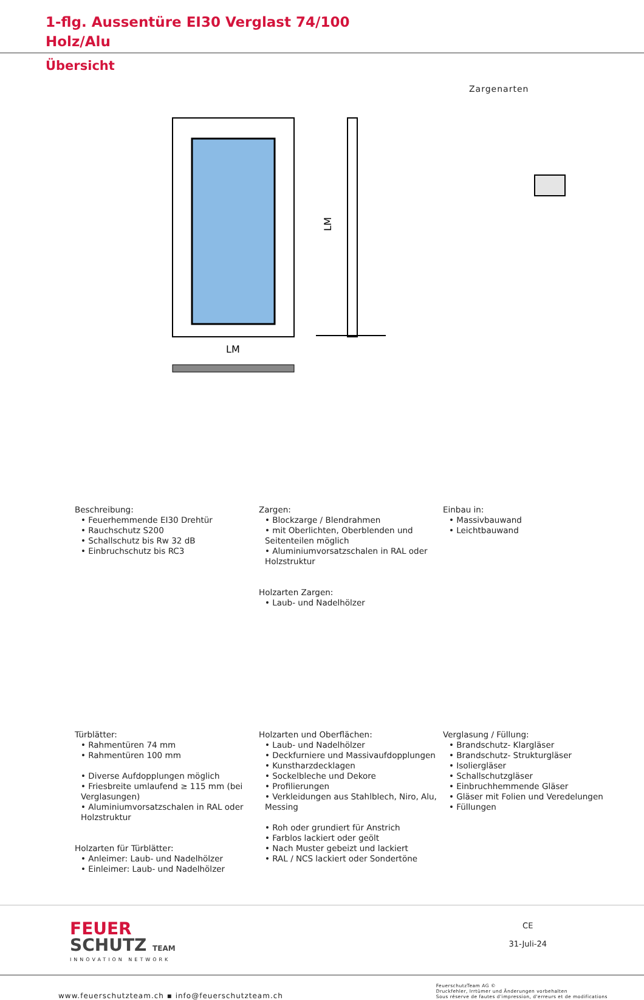1-flg. Aussentüre EI30 Verglast 74/100
Holz/Alu
Übersicht
Zargenarten
LM
LM
Beschreibung:
• Feuerhemmende EI30 Drehtür
• Rauchschutz S200
• Schallschutz bis Rw 32 dB
• Einbruchschutz bis RC3
Zargen:
• Blockzarge / Blendrahmen
• mit Oberlichten, Oberblenden und Seitenteilen möglich
• Aluminiumvorsatzschalen in RAL oder Holzstruktur
Holzarten Zargen:
• Laub- und Nadelhölzer
Einbau in:
• Massivbauwand
• Leichtbauwand
Türblätter:
• Rahmentüren 74 mm
• Rahmentüren 100 mm
• Diverse Aufdopplungen möglich
• Friesbreite umlaufend ≥ 115 mm (bei Verglasungen)
• Aluminiumvorsatzschalen in RAL oder Holzstruktur
Holzarten für Türblätter:
• Anleimer: Laub- und Nadelhölzer
• Einleimer: Laub- und Nadelhölzer
Holzarten und Oberflächen:
• Laub- und Nadelhölzer
• Deckfurniere und Massivaufdopplungen
• Kunstharzdecklagen
• Sockelbleche und Dekore
• Profilierungen
• Verkleidungen aus Stahlblech, Niro, Alu, Messing
• Roh oder grundiert für Anstrich
• Farblos lackiert oder geölt
• Nach Muster gebeizt und lackiert
• RAL / NCS lackiert oder Sondertöne
Verglasung / Füllung:
• Brandschutz- Klargläser
• Brandschutz- Strukturgläser
• Isoliergläser
• Schallschutzgläser
• Einbruchhemmende Gläser
• Gläser mit Folien und Veredelungen
• Füllungen
FEUER
SCHUTZ TEAM
INNOVATION NETWORK
CE
31-Juli-24
www.feuerschutzteam.ch ▪ info@feuerschutzteam.ch
FeuerschutzTeam AG ©
Druckfehler, Irrtümer und Änderungen vorbehalten
Sous réserve de fautes d'impression, d'erreurs et de modifications